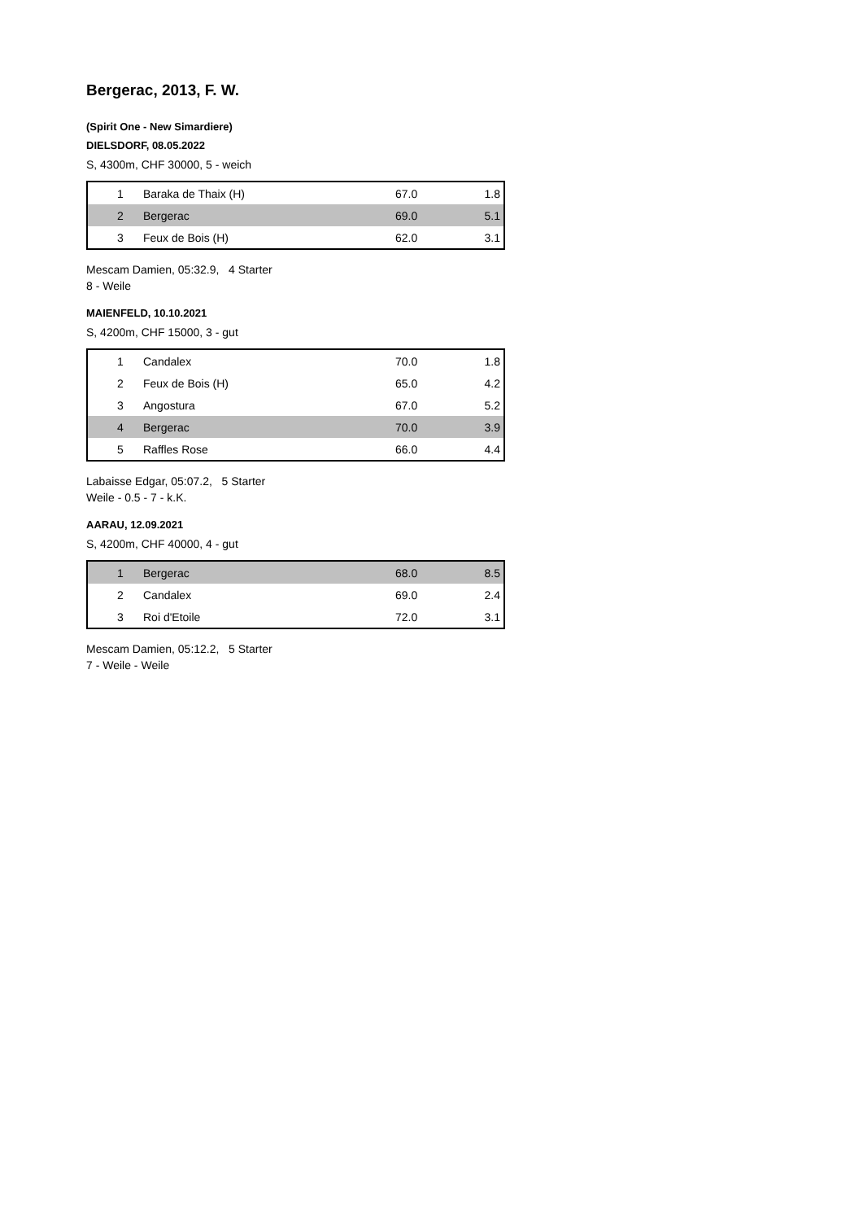Bergerac, 2013, F. W.
(Spirit One - New Simardiere)
DIELSDORF, 08.05.2022
S, 4300m, CHF 30000, 5 - weich
| 1 | Baraka de Thaix (H) | 67.0 | 1.8 |
| 2 | Bergerac | 69.0 | 5.1 |
| 3 | Feux de Bois (H) | 62.0 | 3.1 |
Mescam Damien, 05:32.9, 4 Starter
8 - Weile
MAIENFELD, 10.10.2021
S, 4200m, CHF 15000, 3 - gut
| 1 | Candalex | 70.0 | 1.8 |
| 2 | Feux de Bois (H) | 65.0 | 4.2 |
| 3 | Angostura | 67.0 | 5.2 |
| 4 | Bergerac | 70.0 | 3.9 |
| 5 | Raffles Rose | 66.0 | 4.4 |
Labaisse Edgar, 05:07.2, 5 Starter
Weile - 0.5 - 7 - k.K.
AARAU, 12.09.2021
S, 4200m, CHF 40000, 4 - gut
| 1 | Bergerac | 68.0 | 8.5 |
| 2 | Candalex | 69.0 | 2.4 |
| 3 | Roi d'Etoile | 72.0 | 3.1 |
Mescam Damien, 05:12.2, 5 Starter
7 - Weile - Weile